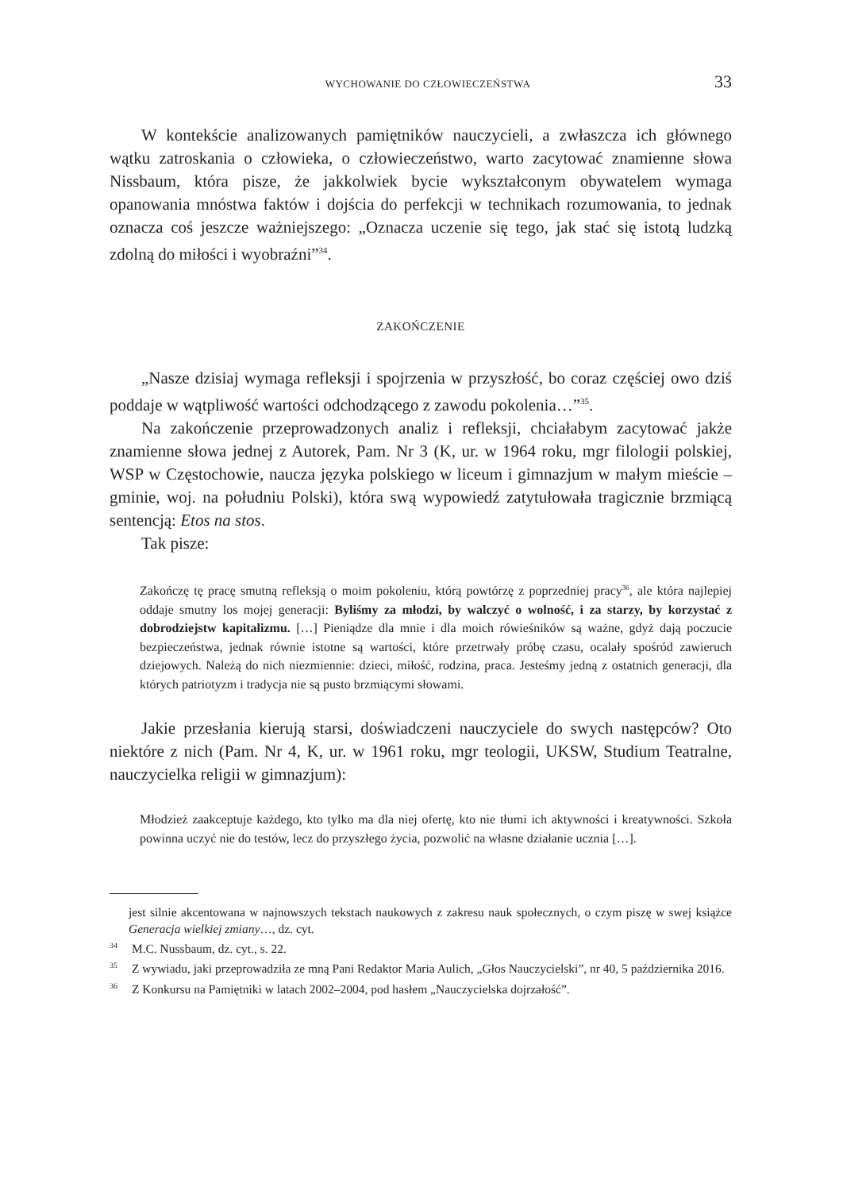WYCHOWANIE DO CZŁOWIECZEŃSTWA 33
W kontekście analizowanych pamiętników nauczycieli, a zwłaszcza ich głównego wątku zatroskania o człowieka, o człowieczeństwo, warto zacytować znamienne słowa Nissbaum, która pisze, że jakkolwiek bycie wykształconym obywatelem wymaga opanowania mnóstwa faktów i dojścia do perfekcji w technikach rozumowania, to jednak oznacza coś jeszcze ważniejszego: „Oznacza uczenie się tego, jak stać się istotą ludzką zdolną do miłości i wyobraźni”<sup>34</sup>.
ZAKOŃCZENIE
„Nasze dzisiaj wymaga refleksji i spojrzenia w przyszłość, bo coraz częściej owo dziś poddaje w wątpliwość wartości odchodzącego z zawodu pokolenia…”<sup>35</sup>.
Na zakończenie przeprowadzonych analiz i refleksji, chciałabym zacytować jakże znamienne słowa jednej z Autorek, Pam. Nr 3 (K, ur. w 1964 roku, mgr filologii polskiej, WSP w Częstochowie, naucza języka polskiego w liceum i gimnazjum w małym mieście – gminie, woj. na południu Polski), która swą wypowiedź zatytułowała tragicznie brzmiącą sentencją: Etos na stos.
Tak pisze:
Zakończę tę pracę smutną refleksją o moim pokoleniu, którą powtórzę z poprzedniej pracy<sup>36</sup>, ale która najlepiej oddaje smutny los mojej generacji: Byliśmy za młodzi, by walczyć o wolność, i za starzy, by korzystać z dobrodziejstw kapitalizmu. […] Pieniądze dla mnie i dla moich rówieśników są ważne, gdyż dają poczucie bezpieczeństwa, jednak równie istotne są wartości, które przetrwały próbę czasu, ocalały spośród zawieruch dziejowych. Należą do nich niezmiennie: dzieci, miłość, rodzina, praca. Jesteśmy jedną z ostatnich generacji, dla których patriotyzm i tradycja nie są pusto brzmiącymi słowami.
Jakie przesłania kierują starsi, doświadczeni nauczyciele do swych następców? Oto niektóre z nich (Pam. Nr 4, K, ur. w 1961 roku, mgr teologii, UKSW, Studium Teatralne, nauczycielka religii w gimnazjum):
Młodzież zaakceptuje każdego, kto tylko ma dla niej ofertę, kto nie tłumi ich aktywności i kreatywności. Szkoła powinna uczyć nie do testów, lecz do przyszłego życia, pozwolić na własne działanie ucznia […].
jest silnie akcentowana w najnowszych tekstach naukowych z zakresu nauk społecznych, o czym piszę w swej książce Generacja wielkiej zmiany…, dz. cyt.
<sup>34</sup> M.C. Nussbaum, dz. cyt., s. 22.
<sup>35</sup> Z wywiadu, jaki przeprowadziła ze mną Pani Redaktor Maria Aulich, „Głos Nauczycielski”, nr 40, 5 października 2016.
<sup>36</sup> Z Konkursu na Pamiętniki w latach 2002–2004, pod hasłem „Nauczycielska dojrzałość”.